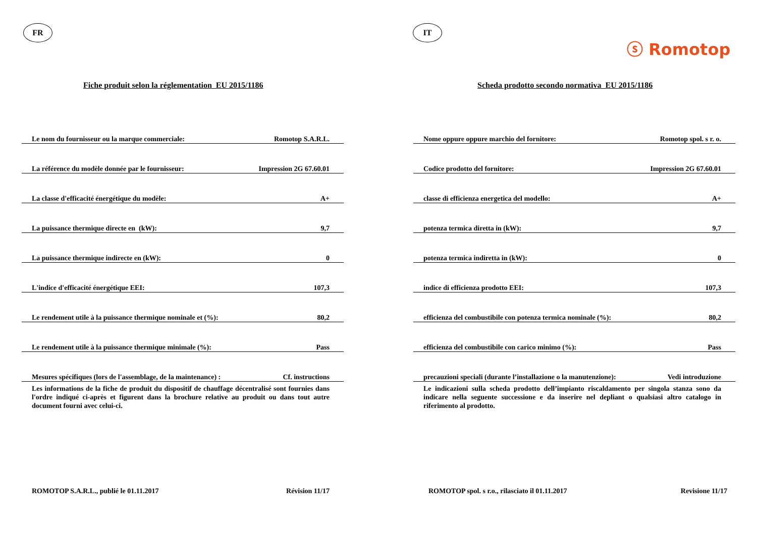FR
Fiche produit selon la réglementation EU 2015/1186
| Le nom du fournisseur ou la marque commerciale: | Romotop S.A.R.L. |
| La référence du modèle donnée par le fournisseur: | Impression 2G 67.60.01 |
| La classe d'efficacité énergétique du modèle: | A+ |
| La puissance thermique directe en (kW): | 9,7 |
| La puissance thermique indirecte en (kW): | 0 |
| L'indice d'efficacité énergétique EEI: | 107,3 |
| Le rendement utile à la puissance thermique nominale et (%): | 80,2 |
| Le rendement utile à la puissance thermique minimale (%): | Pass |
| Mesures spécifiques (lors de l'assemblage, de la maintenance) : | Cf. instructions |
Les informations de la fiche de produit du dispositif de chauffage décentralisé sont fournies dans l'ordre indiqué ci-après et figurent dans la brochure relative au produit ou dans tout autre document fourni avec celui-ci.
ROMOTOP S.A.R.L., publié le 01.11.2017 Révision 11/17
IT
ⓢ Romotop
Scheda prodotto secondo normativa EU 2015/1186
| Nome oppure oppure marchio del fornitore: | Romotop spol. s r. o. |
| Codice prodotto del fornitore: | Impression 2G 67.60.01 |
| classe di efficienza energetica del modello: | A+ |
| potenza termica diretta in (kW): | 9,7 |
| potenza termica indiretta in (kW): | 0 |
| indice di efficienza prodotto EEI: | 107,3 |
| efficienza del combustibile con potenza termica nominale (%): | 80,2 |
| efficienza del combustibile con carico minimo (%): | Pass |
| precauzioni speciali (durante l’installazione o la manutenzione): | Vedi introduzione |
Le indicazioni sulla scheda prodotto dell’impianto riscaldamento per singola stanza sono da indicare nella seguente successione e da inserire nel depliant o qualsiasi altro catalogo in riferimento al prodotto.
ROMOTOP spol. s r.o., rilasciato il 01.11.2017 Revisione 11/17